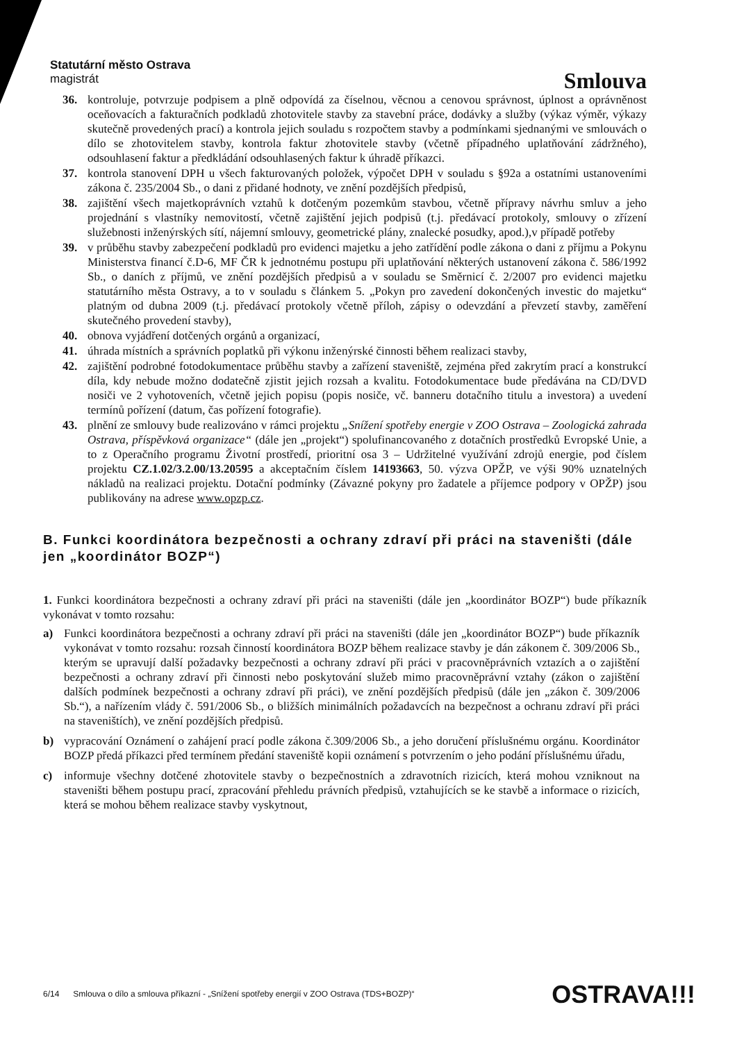Statutární město Ostrava
magistrát
Smlouva
36. kontroluje, potvrzuje podpisem a plně odpovídá za číselnou, věcnou a cenovou správnost, úplnost a oprávněnost oceňovacích a fakturačních podkladů zhotovitele stavby za stavební práce, dodávky a služby (výkaz výměr, výkazy skutečně provedených prací) a kontrola jejich souladu s rozpočtem stavby a podmínkami sjednanými ve smlouvách o dílo se zhotovitelem stavby, kontrola faktur zhotovitele stavby (včetně případného uplatňování zádržného), odsouhlasení faktur a předkládání odsouhlasených faktur k úhradě příkazci.
37. kontrola stanovení DPH u všech fakturovaných položek, výpočet DPH v souladu s §92a a ostatními ustanoveními zákona č. 235/2004 Sb., o dani z přidané hodnoty, ve znění pozdějších předpisů,
38. zajištění všech majetkoprávních vztahů k dotčeným pozemkům stavbou, včetně přípravy návrhu smluv a jeho projednání s vlastníky nemovitostí, včetně zajištění jejich podpisů (t.j. předávací protokoly, smlouvy o zřízení služebnosti inženýrských sítí, nájemní smlouvy, geometrické plány, znalecké posudky, apod.),v případě potřeby
39. v průběhu stavby zabezpečení podkladů pro evidenci majetku a jeho zatřídění podle zákona o dani z příjmu a Pokynu Ministerstva financí č.D-6, MF ČR k jednotnému postupu při uplatňování některých ustanovení zákona č. 586/1992 Sb., o daních z příjmů, ve znění pozdějších předpisů a v souladu se Směrnicí č. 2/2007 pro evidenci majetku statutárního města Ostravy, a to v souladu s článkem 5. „Pokyn pro zavedení dokončených investic do majetku“ platným od dubna 2009 (t.j. předávací protokoly včetně příloh, zápisy o odevzdání a převzetí stavby, zaměření skutečného provedení stavby),
40. obnova vyjádření dotčených orgánů a organizací,
41. úhrada místních a správních poplatků při výkonu inženýrské činnosti během realizaci stavby,
42. zajištění podrobné fotodokumentace průběhu stavby a zařízení staveniště, zejména před zakrytím prací a konstrukcí díla, kdy nebude možno dodatečně zjistit jejich rozsah a kvalitu. Fotodokumentace bude předávána na CD/DVD nosiči ve 2 vyhotoveních, včetně jejich popisu (popis nosiče, vč. banneru dotačního titulu a investora) a uvedení termínů pořízení (datum, čas pořízení fotografie).
43. plnění ze smlouvy bude realizováno v rámci projektu „Snížení spotřeby energie v ZOO Ostrava – Zoologická zahrada Ostrava, příspěvková organizace“ (dále jen „projekt“) spolufinancovaného z dotačních prostředků Evropské Unie, a to z Operačního programu Životní prostředí, prioritní osa 3 – Udržitelné využívání zdrojů energie, pod číslem projektu CZ.1.02/3.2.00/13.20595 a akceptačním číslem 14193663, 50. výzva OPŽP, ve výši 90% uznatelných nákladů na realizaci projektu. Dotační podmínky (Závazné pokyny pro žadatele a příjemce podpory v OPŽP) jsou publikovány na adrese www.opzp.cz.
B. Funkci koordinátora bezpečnosti a ochrany zdraví při práci na staveništi (dále jen „koordinátor BOZP“)
1. Funkci koordinátora bezpečnosti a ochrany zdraví při práci na staveništi (dále jen „koordinátor BOZP“) bude příkazník vykonávat v tomto rozsahu:
a) Funkci koordinátora bezpečnosti a ochrany zdraví při práci na staveništi (dále jen „koordinátor BOZP“) bude příkazník vykonávat v tomto rozsahu: rozsah činností koordinátora BOZP během realizace stavby je dán zákonem č. 309/2006 Sb., kterým se upravují další požadavky bezpečnosti a ochrany zdraví při práci v pracovněprávních vztazích a o zajištění bezpečnosti a ochrany zdraví při činnosti nebo poskytování služeb mimo pracovněprávní vztahy (zákon o zajištění dalších podmínek bezpečnosti a ochrany zdraví při práci), ve znění pozdějších předpisů (dále jen „zákon č. 309/2006 Sb.“), a nařízením vlády č. 591/2006 Sb., o bližších minimálních požadavcích na bezpečnost a ochranu zdraví při práci na staveništích), ve znění pozdějších předpisů.
b) vypracování Oznámení o zahájení prací podle zákona č.309/2006 Sb., a jeho doručení příslušnému orgánu. Koordinátor BOZP předá příkazci před termínem předání staveniště kopii oznámení s potvrzením o jeho podání příslušnému úřadu,
c) informuje všechny dotčené zhotovitele stavby o bezpečnostních a zdravotních rizicích, která mohou vzniknout na staveništi během postupu prací, zpracování přehledu právních předpisů, vztahujících se ke stavbě a informace o rizicích, která se mohou během realizace stavby vyskytnout,
6/14 Smlouva o dílo a smlouva příkazní - „Snížení spotřeby energií v ZOO Ostrava (TDS+BOZP)“OSTRAVA!!!